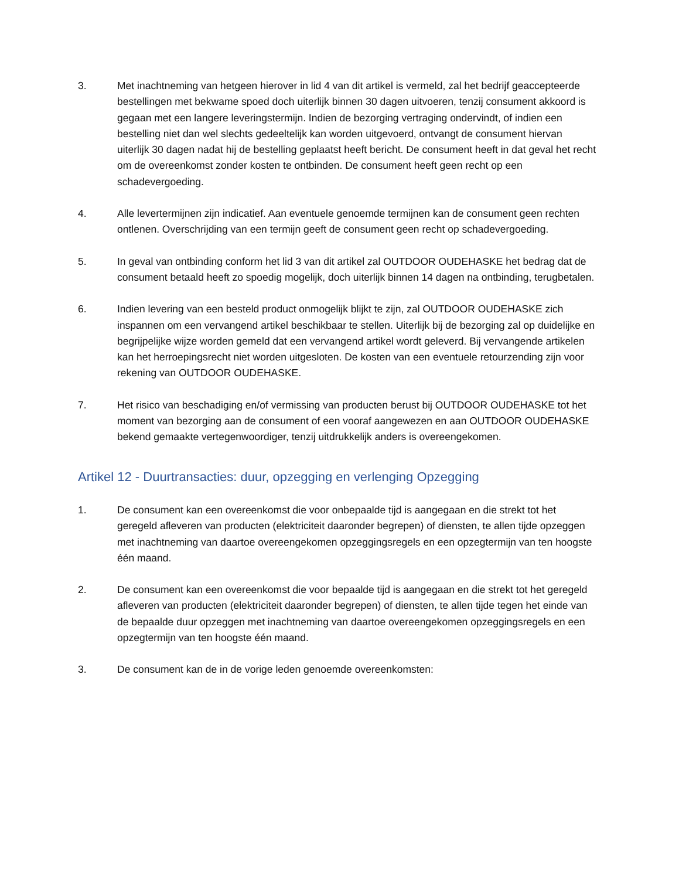3. Met inachtneming van hetgeen hierover in lid 4 van dit artikel is vermeld, zal het bedrijf geaccepteerde bestellingen met bekwame spoed doch uiterlijk binnen 30 dagen uitvoeren, tenzij consument akkoord is gegaan met een langere leveringstermijn. Indien de bezorging vertraging ondervindt, of indien een bestelling niet dan wel slechts gedeeltelijk kan worden uitgevoerd, ontvangt de consument hiervan uiterlijk 30 dagen nadat hij de bestelling geplaatst heeft bericht. De consument heeft in dat geval het recht om de overeenkomst zonder kosten te ontbinden. De consument heeft geen recht op een schadevergoeding.
4. Alle levertermijnen zijn indicatief. Aan eventuele genoemde termijnen kan de consument geen rechten ontlenen. Overschrijding van een termijn geeft de consument geen recht op schadevergoeding.
5. In geval van ontbinding conform het lid 3 van dit artikel zal OUTDOOR OUDEHASKE het bedrag dat de consument betaald heeft zo spoedig mogelijk, doch uiterlijk binnen 14 dagen na ontbinding, terugbetalen.
6. Indien levering van een besteld product onmogelijk blijkt te zijn, zal OUTDOOR OUDEHASKE zich inspannen om een vervangend artikel beschikbaar te stellen. Uiterlijk bij de bezorging zal op duidelijke en begrijpelijke wijze worden gemeld dat een vervangend artikel wordt geleverd. Bij vervangende artikelen kan het herroepingsrecht niet worden uitgesloten. De kosten van een eventuele retourzending zijn voor rekening van OUTDOOR OUDEHASKE.
7. Het risico van beschadiging en/of vermissing van producten berust bij OUTDOOR OUDEHASKE tot het moment van bezorging aan de consument of een vooraf aangewezen en aan OUTDOOR OUDEHASKE bekend gemaakte vertegenwoordiger, tenzij uitdrukkelijk anders is overeengekomen.
Artikel 12 - Duurtransacties: duur, opzegging en verlenging Opzegging
1. De consument kan een overeenkomst die voor onbepaalde tijd is aangegaan en die strekt tot het geregeld afleveren van producten (elektriciteit daaronder begrepen) of diensten, te allen tijde opzeggen met inachtneming van daartoe overeengekomen opzeggingsregels en een opzegtermijn van ten hoogste één maand.
2. De consument kan een overeenkomst die voor bepaalde tijd is aangegaan en die strekt tot het geregeld afleveren van producten (elektriciteit daaronder begrepen) of diensten, te allen tijde tegen het einde van de bepaalde duur opzeggen met inachtneming van daartoe overeengekomen opzeggingsregels en een opzegtermijn van ten hoogste één maand.
3. De consument kan de in de vorige leden genoemde overeenkomsten: